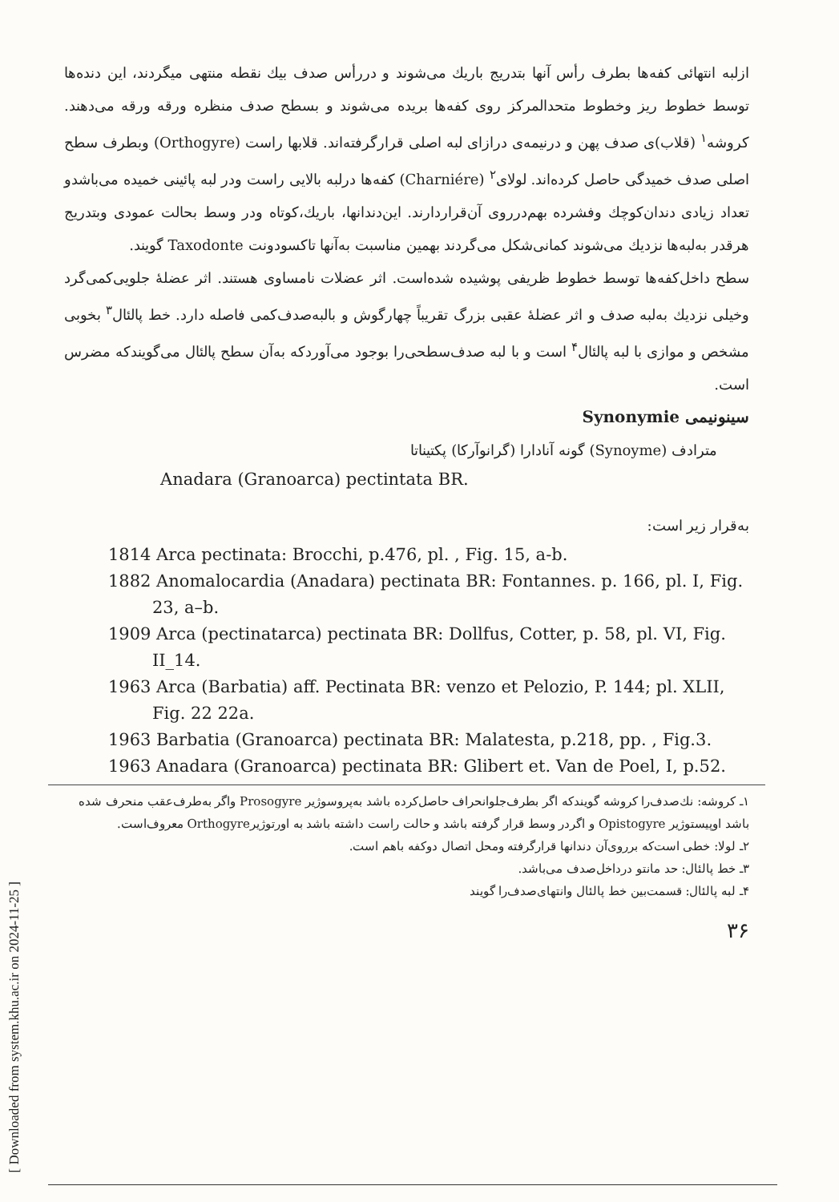[ Downloaded from system.khu.ac.ir on 2024-11-25 ]
ازلبه انتهائی کفه‌ها بطرف رأس آنها بتدریج باریك می‌شوند و دررأس صدف بیك نقطه منتهی میگردند، این دنده‌ها توسط خطوط ریز وخطوط متحدالمرکز روی کفه‌ها بریده می‌شوند و بسطح صدف منظره ورقه ورقه می‌دهند. کروشه<sup>۱</sup> (قلاب)ی صدف پهن و درنیمه‌ی درازای لبه اصلی قرارگرفته‌اند. قلابها راست (Orthogyre) وبطرف سطح اصلی صدف خمیدگی حاصل کرده‌اند. لولای<sup>۲</sup> (Charniére) کفه‌ها درلبه بالایی راست ودر لبه پائینی خمیده می‌باشدو تعداد زیادی دندان‌کوچك وفشرده بهم‌درروی آن‌قراردارند. این‌دندانها، باریك،کوتاه ودر وسط بحالت عمودی وبتدریج هرقدر به‌لبه‌ها نزدیك می‌شوند کمانی‌شکل می‌گردند بهمین مناسبت به‌آنها تاکسودونت Taxodonte گویند.
سطح داخل‌کفه‌ها توسط خطوط ظریفی پوشیده شده‌است. اثر عضلات نامساوی هستند. اثر عضلهٔ جلویی‌کمی‌گرد وخیلی نزدیك به‌لبه صدف و اثر عضلهٔ عقبی بزرگ تقریباً چهارگوش و بالبه‌صدف‌کمی فاصله دارد. خط پالئال<sup>۳</sup> بخوبی مشخص و موازی با لبه پالئال<sup>۴</sup> است و با لبه صدف‌سطحی‌را بوجود می‌آوردکه به‌آن سطح پالئال می‌گویندکه مضرس است.
سینونیمی Synonymie
مترادف (Synoyme) گونه آنادارا (گرانوآرکا) پکتیناتا
Anadara (Granoarca) pectintata BR.
به‌قرار زیر است:
1814 Arca pectinata: Brocchi, p.476, pl. , Fig. 15, a-b.
1882 Anomalocardia (Anadara) pectinata BR: Fontannes. p. 166, pl. I, Fig. 23, a–b.
1909 Arca (pectinatarca) pectinata BR: Dollfus, Cotter, p. 58, pl. VI, Fig. II_14.
1963 Arca (Barbatia) aff. Pectinata BR: venzo et Pelozio, P. 144; pl. XLII, Fig. 22 22a.
1963 Barbatia (Granoarca) pectinata BR: Malatesta, p.218, pp. , Fig.3.
1963 Anadara (Granoarca) pectinata BR: Glibert et. Van de Poel, I, p.52.
۱ـ کروشه: نك‌صدف‌را کروشه گویندکه اگر بطرف‌جلوانحراف حاصل‌کرده باشد به‌پروسوژیر Prosogyre واگر به‌طرف‌عقب منحرف شده باشد اوپیستوژیر Opistogyre و اگردر وسط قرار گرفته باشد و حالت راست داشته باشد به اورتوژیرOrthogyre معروف‌است.
۲ـ لولا: خطی است‌که برروی‌آن دندانها قرارگرفته ومحل اتصال دوکفه باهم است.
۳ـ خط پالئال: حد مانتو درداخل‌صدف می‌باشد.
۴ـ لبه پالئال: قسمت‌بین خط پالئال وانتهای‌صدف‌را گویند
۳۶